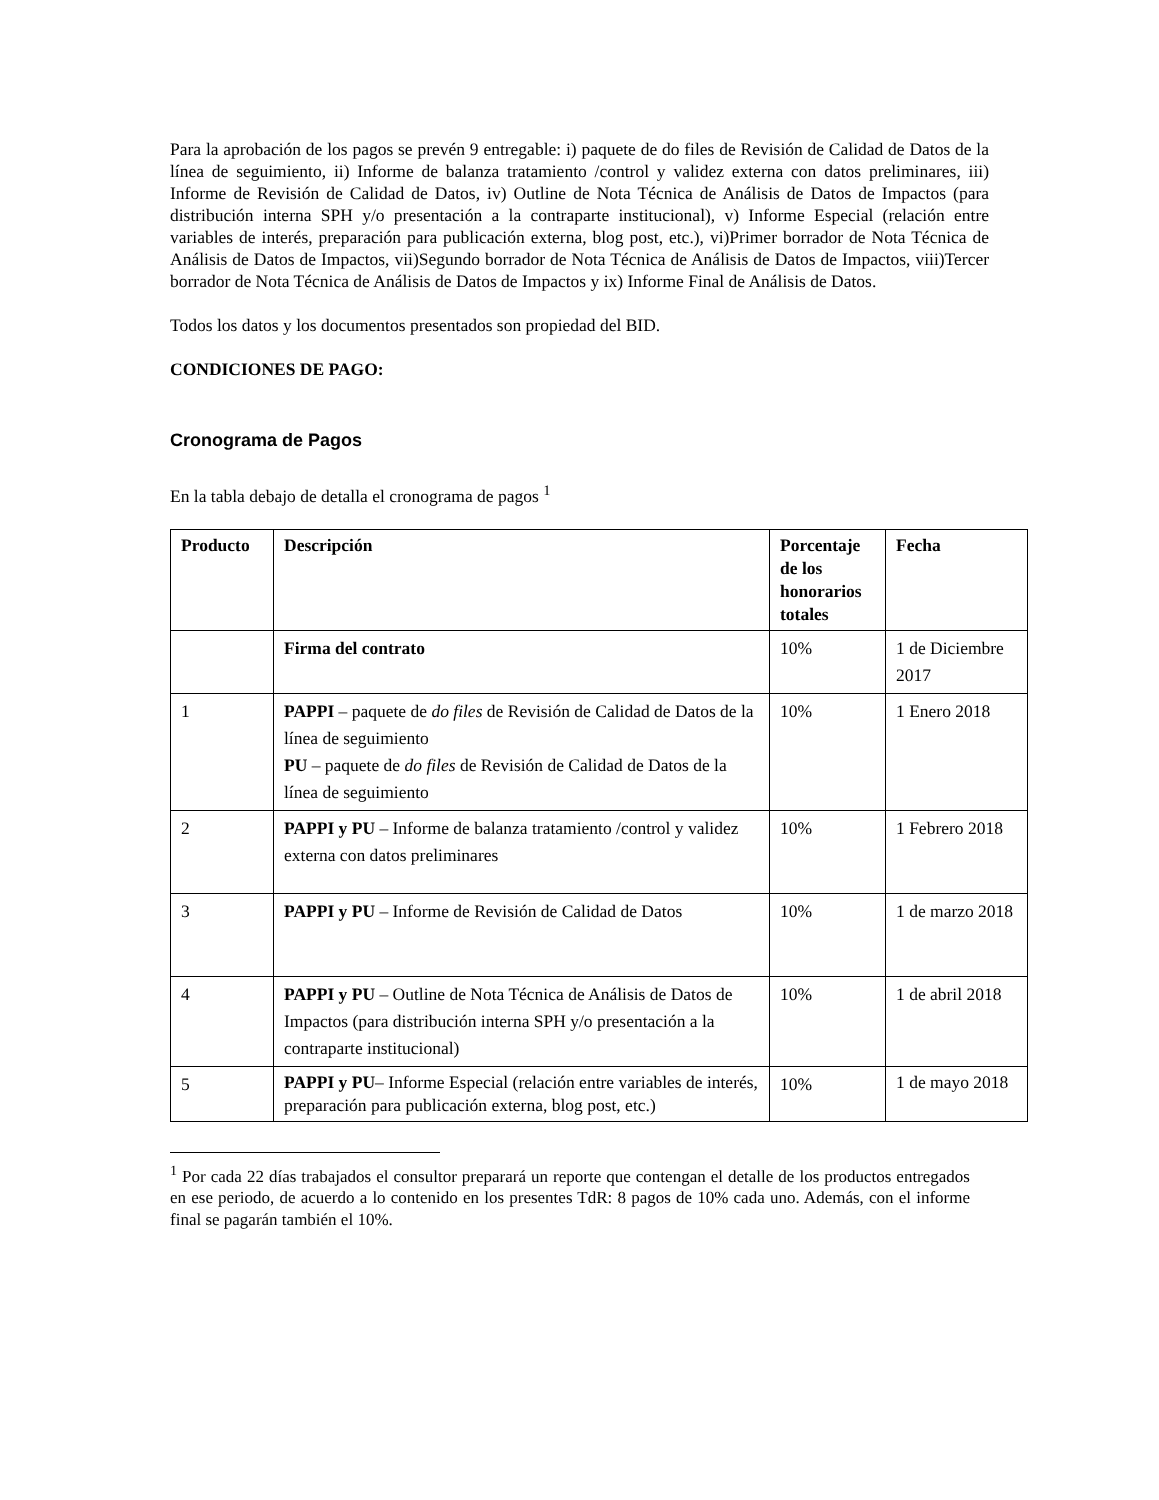Para la aprobación de los pagos se prevén 9 entregable: i) paquete de do files de Revisión de Calidad de Datos de la línea de seguimiento, ii) Informe de balanza tratamiento /control y validez externa con datos preliminares, iii) Informe de Revisión de Calidad de Datos, iv) Outline de Nota Técnica de Análisis de Datos de Impactos (para distribución interna SPH y/o presentación a la contraparte institucional), v) Informe Especial (relación entre variables de interés, preparación para publicación externa, blog post, etc.), vi)Primer borrador de Nota Técnica de Análisis de Datos de Impactos, vii)Segundo borrador de Nota Técnica de Análisis de Datos de Impactos, viii)Tercer borrador de Nota Técnica de Análisis de Datos de Impactos y ix) Informe Final de Análisis de Datos.
Todos los datos y los documentos presentados son propiedad del BID.
CONDICIONES DE PAGO:
Cronograma de Pagos
En la tabla debajo de detalla el cronograma de pagos <sup>1</sup>
| Producto | Descripción | Porcentaje de los honorarios totales | Fecha |
| --- | --- | --- | --- |
| | Firma del contrato | 10% | 1 de Diciembre 2017 |
| 1 | PAPPI – paquete de do files de Revisión de Calidad de Datos de la línea de seguimiento PU – paquete de do files de Revisión de Calidad de Datos de la línea de seguimiento | 10% | 1 Enero 2018 |
| 2 | PAPPI y PU – Informe de balanza tratamiento /control y validez externa con datos preliminares | 10% | 1 Febrero 2018 |
| 3 | PAPPI y PU – Informe de Revisión de Calidad de Datos | 10% | 1 de marzo 2018 |
| 4 | PAPPI y PU – Outline de Nota Técnica de Análisis de Datos de Impactos (para distribución interna SPH y/o presentación a la contraparte institucional) | 10% | 1 de abril 2018 |
| 5 | PAPPI y PU – Informe Especial (relación entre variables de interés, preparación para publicación externa, blog post, etc.) | 10% | 1 de mayo 2018 |
<sup>1</sup> Por cada 22 días trabajados el consultor preparará un reporte que contengan el detalle de los productos entregados en ese periodo, de acuerdo a lo contenido en los presentes TdR: 8 pagos de 10% cada uno. Además, con el informe final se pagarán también el 10%.